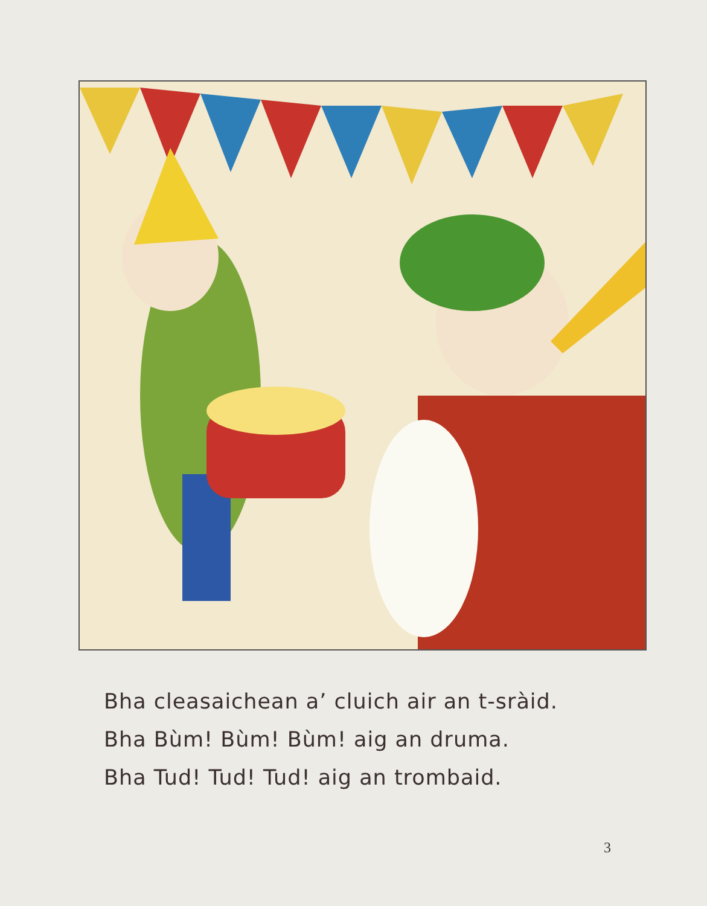Bha cleasaichean a’ cluich air an t-sràid.
Bha Bùm! Bùm! Bùm! aig an druma.
Bha Tud! Tud! Tud! aig an trombaid.
3